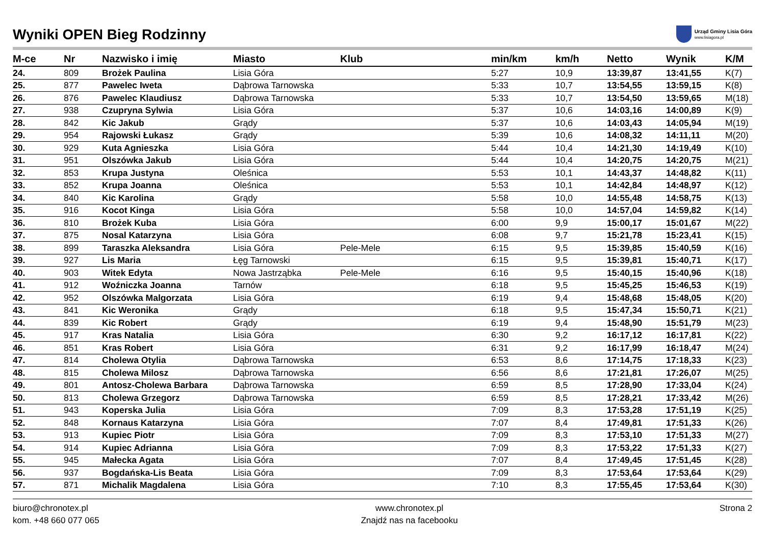Wyniki OPEN Bieg Rodzinny
Urząd Gminy Lisia Góra
www.lisiagora.pl
| M-ce | Nr | Nazwisko i imię | Miasto | Klub | min/km | km/h | Netto | Wynik | K/M |
| --- | --- | --- | --- | --- | --- | --- | --- | --- | --- |
| 24. | 809 | Brożek Paulina | Lisia Góra | | 5:27 | 10,9 | 13:39,87 | 13:41,55 | K(7) |
| 25. | 877 | Pawelec Iweta | Dąbrowa Tarnowska | | 5:33 | 10,7 | 13:54,55 | 13:59,15 | K(8) |
| 26. | 876 | Pawelec Klaudiusz | Dąbrowa Tarnowska | | 5:33 | 10,7 | 13:54,50 | 13:59,65 | M(18) |
| 27. | 938 | Czupryna Sylwia | Lisia Góra | | 5:37 | 10,6 | 14:03,16 | 14:00,89 | K(9) |
| 28. | 842 | Kic Jakub | Grądy | | 5:37 | 10,6 | 14:03,43 | 14:05,94 | M(19) |
| 29. | 954 | Rajowski Łukasz | Grądy | | 5:39 | 10,6 | 14:08,32 | 14:11,11 | M(20) |
| 30. | 929 | Kuta Agnieszka | Lisia Góra | | 5:44 | 10,4 | 14:21,30 | 14:19,49 | K(10) |
| 31. | 951 | Olszówka Jakub | Lisia Góra | | 5:44 | 10,4 | 14:20,75 | 14:20,75 | M(21) |
| 32. | 853 | Krupa Justyna | Oleśnica | | 5:53 | 10,1 | 14:43,37 | 14:48,82 | K(11) |
| 33. | 852 | Krupa Joanna | Oleśnica | | 5:53 | 10,1 | 14:42,84 | 14:48,97 | K(12) |
| 34. | 840 | Kic Karolina | Grądy | | 5:58 | 10,0 | 14:55,48 | 14:58,75 | K(13) |
| 35. | 916 | Kocot Kinga | Lisia Góra | | 5:58 | 10,0 | 14:57,04 | 14:59,82 | K(14) |
| 36. | 810 | Brożek Kuba | Lisia Góra | | 6:00 | 9,9 | 15:00,17 | 15:01,67 | M(22) |
| 37. | 875 | Nosal Katarzyna | Lisia Góra | | 6:08 | 9,7 | 15:21,78 | 15:23,41 | K(15) |
| 38. | 899 | Taraszka Aleksandra | Lisia Góra | Pele-Mele | 6:15 | 9,5 | 15:39,85 | 15:40,59 | K(16) |
| 39. | 927 | Lis Maria | Łęg Tarnowski | | 6:15 | 9,5 | 15:39,81 | 15:40,71 | K(17) |
| 40. | 903 | Witek Edyta | Nowa Jastrząbka | Pele-Mele | 6:16 | 9,5 | 15:40,15 | 15:40,96 | K(18) |
| 41. | 912 | Woźniczka Joanna | Tarnów | | 6:18 | 9,5 | 15:45,25 | 15:46,53 | K(19) |
| 42. | 952 | Olszówka Malgorzata | Lisia Góra | | 6:19 | 9,4 | 15:48,68 | 15:48,05 | K(20) |
| 43. | 841 | Kic Weronika | Grądy | | 6:18 | 9,5 | 15:47,34 | 15:50,71 | K(21) |
| 44. | 839 | Kic Robert | Grądy | | 6:19 | 9,4 | 15:48,90 | 15:51,79 | M(23) |
| 45. | 917 | Kras Natalia | Lisia Góra | | 6:30 | 9,2 | 16:17,12 | 16:17,81 | K(22) |
| 46. | 851 | Kras Robert | Lisia Góra | | 6:31 | 9,2 | 16:17,99 | 16:18,47 | M(24) |
| 47. | 814 | Cholewa Otylia | Dąbrowa Tarnowska | | 6:53 | 8,6 | 17:14,75 | 17:18,33 | K(23) |
| 48. | 815 | Cholewa Milosz | Dąbrowa Tarnowska | | 6:56 | 8,6 | 17:21,81 | 17:26,07 | M(25) |
| 49. | 801 | Antosz-Cholewa Barbara | Dąbrowa Tarnowska | | 6:59 | 8,5 | 17:28,90 | 17:33,04 | K(24) |
| 50. | 813 | Cholewa Grzegorz | Dąbrowa Tarnowska | | 6:59 | 8,5 | 17:28,21 | 17:33,42 | M(26) |
| 51. | 943 | Koperska Julia | Lisia Góra | | 7:09 | 8,3 | 17:53,28 | 17:51,19 | K(25) |
| 52. | 848 | Kornaus Katarzyna | Lisia Góra | | 7:07 | 8,4 | 17:49,81 | 17:51,33 | K(26) |
| 53. | 913 | Kupiec Piotr | Lisia Góra | | 7:09 | 8,3 | 17:53,10 | 17:51,33 | M(27) |
| 54. | 914 | Kupiec Adrianna | Lisia Góra | | 7:09 | 8,3 | 17:53,22 | 17:51,33 | K(27) |
| 55. | 945 | Małecka Agata | Lisia Góra | | 7:07 | 8,4 | 17:49,45 | 17:51,45 | K(28) |
| 56. | 937 | Bogdańska-Lis Beata | Lisia Góra | | 7:09 | 8,3 | 17:53,64 | 17:53,64 | K(29) |
| 57. | 871 | Michalik Magdalena | Lisia Góra | | 7:10 | 8,3 | 17:55,45 | 17:53,64 | K(30) |
biuro@chronotex.pl
kom. +48 660 077 065
www.chronotex.pl
Znajdź nas na facebooku
Strona 2